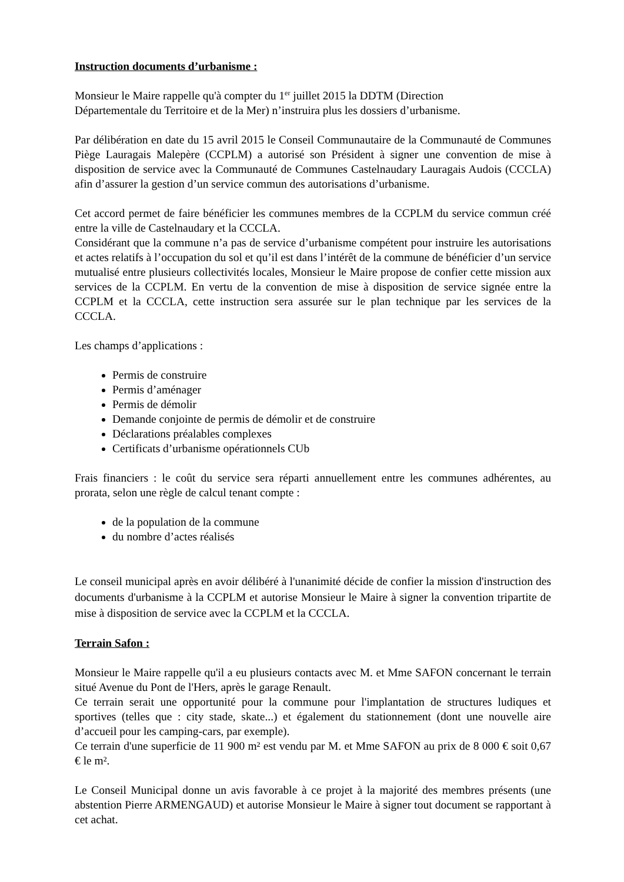Instruction documents d’urbanisme :
Monsieur le Maire rappelle qu'à compter du 1<sup>er</sup> juillet 2015 la DDTM (Direction
Départementale du Territoire et de la Mer) n’instruira plus les dossiers d’urbanisme.
Par délibération en date du 15 avril 2015 le Conseil Communautaire de la Communauté de Communes Piège Lauragais Malepère (CCPLM) a autorisé son Président à signer une convention de mise à disposition de service avec la Communauté de Communes Castelnaudary Lauragais Audois (CCCLA) afin d’assurer la gestion d’un service commun des autorisations d’urbanisme.
Cet accord permet de faire bénéficier les communes membres de la CCPLM du service commun créé entre la ville de Castelnaudary et la CCCLA.
Considérant que la commune n’a pas de service d’urbanisme compétent pour instruire les autorisations et actes relatifs à l’occupation du sol et qu’il est dans l’intérêt de la commune de bénéficier d’un service mutualisé entre plusieurs collectivités locales, Monsieur le Maire propose de confier cette mission aux services de la CCPLM. En vertu de la convention de mise à disposition de service signée entre la CCPLM et la CCCLA, cette instruction sera assurée sur le plan technique par les services de la CCCLA.
Les champs d’applications :
Permis de construire
Permis d’aménager
Permis de démolir
Demande conjointe de permis de démolir et de construire
Déclarations préalables complexes
Certificats d’urbanisme opérationnels CUb
Frais financiers : le coût du service sera réparti annuellement entre les communes adhérentes, au prorata, selon une règle de calcul tenant compte :
de la population de la commune
du nombre d’actes réalisés
Le conseil municipal après en avoir délibéré à l'unanimité décide de confier la mission d'instruction des documents d'urbanisme à la CCPLM et autorise Monsieur le Maire à signer la convention tripartite de mise à disposition de service avec la CCPLM et la CCCLA.
Terrain Safon :
Monsieur le Maire rappelle qu'il a eu plusieurs contacts avec M. et Mme SAFON concernant le terrain situé Avenue du Pont de l'Hers, après le garage Renault.
Ce terrain serait une opportunité pour la commune pour l'implantation de structures ludiques et sportives (telles que : city stade, skate...) et également du stationnement (dont une nouvelle aire d’accueil pour les camping-cars, par exemple).
Ce terrain d'une superficie de 11 900 m² est vendu par M. et Mme SAFON au prix de 8 000 € soit 0,67 € le m².
Le Conseil Municipal donne un avis favorable à ce projet à la majorité des membres présents (une abstention Pierre ARMENGAUD) et autorise Monsieur le Maire à signer tout document se rapportant à cet achat.